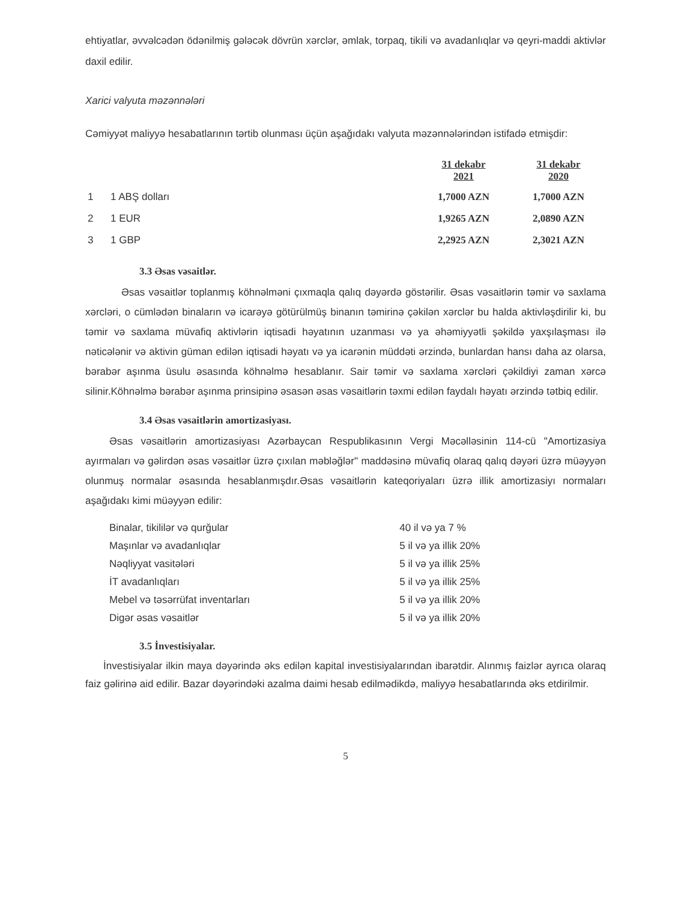ehtiyatlar, əvvəlcədən ödənilmiş gələcək dövrün xərclər, əmlak, torpaq, tikili və avadanlıqlar və qeyri-maddi aktivlər daxil edilir.
Xarici valyuta məzənnələri
Cəmiyyət maliyyə hesabatlarının tərtib olunması üçün aşağıdakı valyuta məzənnələrindən istifadə etmişdir:
| | | 31 dekabr 2021 | 31 dekabr 2020 |
| --- | --- | --- | --- |
| 1 | 1 ABŞ dolları | 1,7000 AZN | 1,7000 AZN |
| 2 | 1 EUR | 1,9265 AZN | 2,0890 AZN |
| 3 | 1 GBP | 2,2925 AZN | 2,3021 AZN |
3.3 Əsas vəsaitlər.
Əsas vəsaitlər toplanmış köhnəlməni çıxmaqla qalıq dəyərdə göstərilir. Əsas vəsaitlərin təmir və saxlama xərcləri, o cümlədən binaların və icarəyə götürülmüş binanın təmirinə çəkilən xərclər bu halda aktivləşdirilir ki, bu təmir və saxlama müvafiq aktivlərin iqtisadi həyatının uzanması və ya əhəmiyyətli şəkildə yaxşılaşması ilə nəticələnir və aktivin güman edilən iqtisadi həyatı və ya icarənin müddəti ərzində, bunlardan hansı daha az olarsa, bərabər aşınma üsulu əsasında köhnəlmə hesablanır. Sair təmir və saxlama xərcləri çəkildiyi zaman xərcə silinir.Köhnəlmə bərabər aşınma prinsipinə əsasən əsas vəsaitlərin təxmi edilən faydalı həyatı ərzində tətbiq edilir.
3.4 Əsas vəsaitlərin amortizasiyası.
Əsas vəsaitlərin amortizasiyası Azərbaycan Respublikasının Vergi Məcəlləsinin 114-cü "Amortizasiya ayırmaları və gəlirdən əsas vəsaitlər üzrə çıxılan məbləğlər" maddəsinə müvafiq olaraq qalıq dəyəri üzrə müəyyən olunmuş normalar əsasında hesablanmışdır.Əsas vəsaitlərin kateqoriyaları üzrə illik amortizasiyı normaları aşağıdakı kimi müəyyən edilir:
| Binalar, tikililər və qurğular | 40 il və ya 7 % |
| Maşınlar və avadanlıqlar | 5 il və ya illik 20% |
| Nəqliyyat vasitələri | 5 il və ya illik 25% |
| İT avadanlıqları | 5 il və ya illik 25% |
| Mebel və təsərrüfat inventarları | 5 il və ya illik 20% |
| Digər əsas vəsaitlər | 5 il və ya illik 20% |
3.5 İnvestisiyalar.
İnvestisiyalar ilkin maya dəyərində əks edilən kapital investisiyalarından ibarətdir. Alınmış faizlər ayrıca olaraq faiz gəlirinə aid edilir. Bazar dəyərindəki azalma daimi hesab edilmədikdə, maliyyə hesabatlarında əks etdirilmir.
5